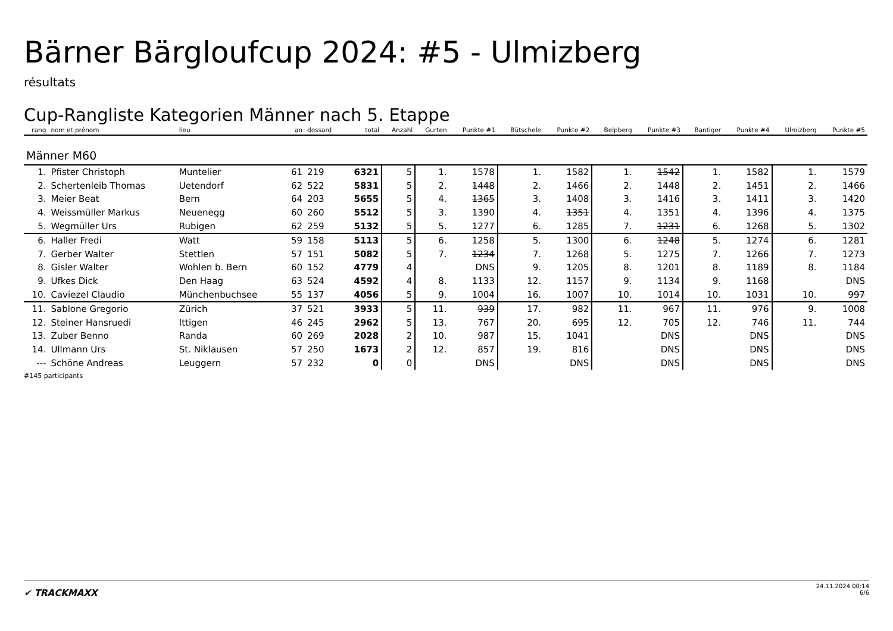Bärner Bärgloufcup 2024: #5 - Ulmizberg
résultats
Cup-Rangliste Kategorien Männer nach 5. Etappe
| rang | nom et prénom | lieu | an | dossard | total | Anzahl | Gurten | Punkte #1 | Bütschele | Punkte #2 | Belpberg | Punkte #3 | Bantiger | Punkte #4 | Ulmizberg | Punkte #5 |
| --- | --- | --- | --- | --- | --- | --- | --- | --- | --- | --- | --- | --- | --- | --- | --- | --- |
| Männer M60 | | | | | | | | | | | | | | | | |
| 1. | Pfister Christoph | Muntelier | 61 | 219 | 6321 | 5 | 1. | 1578 | 1. | 1582 | 1. | 1542 | 1. | 1582 | 1. | 1579 |
| 2. | Schertenleib Thomas | Uetendorf | 62 | 522 | 5831 | 5 | 2. | 1448 | 2. | 1466 | 2. | 1448 | 2. | 1451 | 2. | 1466 |
| 3. | Meier Beat | Bern | 64 | 203 | 5655 | 5 | 4. | 1365 | 3. | 1408 | 3. | 1416 | 3. | 1411 | 3. | 1420 |
| 4. | Weissmüller Markus | Neuenegg | 60 | 260 | 5512 | 5 | 3. | 1390 | 4. | 1351 | 4. | 1351 | 4. | 1396 | 4. | 1375 |
| 5. | Wegmüller Urs | Rubigen | 62 | 259 | 5132 | 5 | 5. | 1277 | 6. | 1285 | 7. | 1231 | 6. | 1268 | 5. | 1302 |
| 6. | Haller Fredi | Watt | 59 | 158 | 5113 | 5 | 6. | 1258 | 5. | 1300 | 6. | 1248 | 5. | 1274 | 6. | 1281 |
| 7. | Gerber Walter | Stettlen | 57 | 151 | 5082 | 5 | 7. | 1234 | 7. | 1268 | 5. | 1275 | 7. | 1266 | 7. | 1273 |
| 8. | Gisler Walter | Wohlen b. Bern | 60 | 152 | 4779 | 4 | | DNS | 9. | 1205 | 8. | 1201 | 8. | 1189 | 8. | 1184 |
| 9. | Ufkes Dick | Den Haag | 63 | 524 | 4592 | 4 | 8. | 1133 | 12. | 1157 | 9. | 1134 | 9. | 1168 | | DNS |
| 10. | Caviezel Claudio | Münchenbuchsee | 55 | 137 | 4056 | 5 | 9. | 1004 | 16. | 1007 | 10. | 1014 | 10. | 1031 | 10. | 997 |
| 11. | Sablone Gregorio | Zürich | 37 | 521 | 3933 | 5 | 11. | 939 | 17. | 982 | 11. | 967 | 11. | 976 | 9. | 1008 |
| 12. | Steiner Hansruedi | Ittigen | 46 | 245 | 2962 | 5 | 13. | 767 | 20. | 695 | 12. | 705 | 12. | 746 | 11. | 744 |
| 13. | Zuber Benno | Randa | 60 | 269 | 2028 | 2 | 10. | 987 | 15. | 1041 | | DNS | | DNS | | DNS |
| 14. | Ullmann Urs | St. Niklausen | 57 | 250 | 1673 | 2 | 12. | 857 | 19. | 816 | | DNS | | DNS | | DNS |
| --- | Schöne Andreas | Leuggern | 57 | 232 | 0 | 0 | | DNS | | DNS | | DNS | | DNS | | DNS |
#145 participants
✔ TRACKMAXX
24.11.2024 00:14
6/6